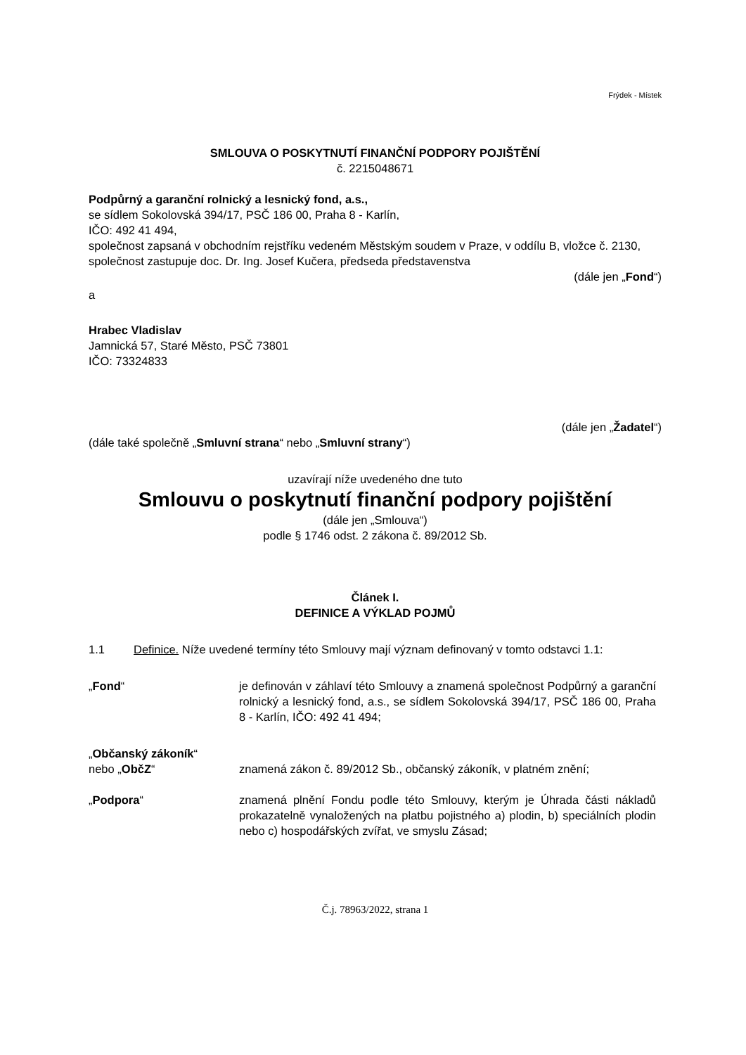Frýdek - Místek
SMLOUVA O POSKYTNUTÍ FINANČNÍ PODPORY POJIŠTĚNÍ
č. 2215048671
Podpůrný a garanční rolnický a lesnický fond, a.s.,
se sídlem Sokolovská 394/17, PSČ 186 00, Praha 8 - Karlín,
IČO: 492 41 494,
společnost zapsaná v obchodním rejstříku vedeném Městským soudem v Praze, v oddílu B, vložce č. 2130,
společnost zastupuje doc. Dr. Ing. Josef Kučera, předseda představenstva
(dále jen „Fond“)
a
Hrabec Vladislav
Jamnická 57, Staré Město, PSČ 73801
IČO: 73324833
(dále jen „Žadatel“)
(dále také společně „Smluvní strana“ nebo „Smluvní strany“)
uzavírají níže uvedeného dne tuto
Smlouvu o poskytnutí finanční podpory pojištění
(dále jen „Smlouva“)
podle § 1746 odst. 2 zákona č. 89/2012 Sb.
Článek I.
DEFINICE A VÝKLAD POJMŮ
1.1 Definice. Níže uvedené termíny této Smlouvy mají význam definovaný v tomto odstavci 1.1:
„Fond“ je definován v záhlaví této Smlouvy a znamená společnost Podpůrný a garanční rolnický a lesnický fond, a.s., se sídlem Sokolovská 394/17, PSČ 186 00, Praha 8 - Karlín, IČO: 492 41 494;
„Občanský zákoník“
nebo „ObčZ“
znamená zákon č. 89/2012 Sb., občanský zákoník, v platném znění;
„Podpora“ znamená plnění Fondu podle této Smlouvy, kterým je Úhrada části nákladů prokazatelně vynaložených na platbu pojistného a) plodin, b) speciálních plodin nebo c) hospodářských zvířat, ve smyslu Zásad;
Č.j. 78963/2022, strana 1